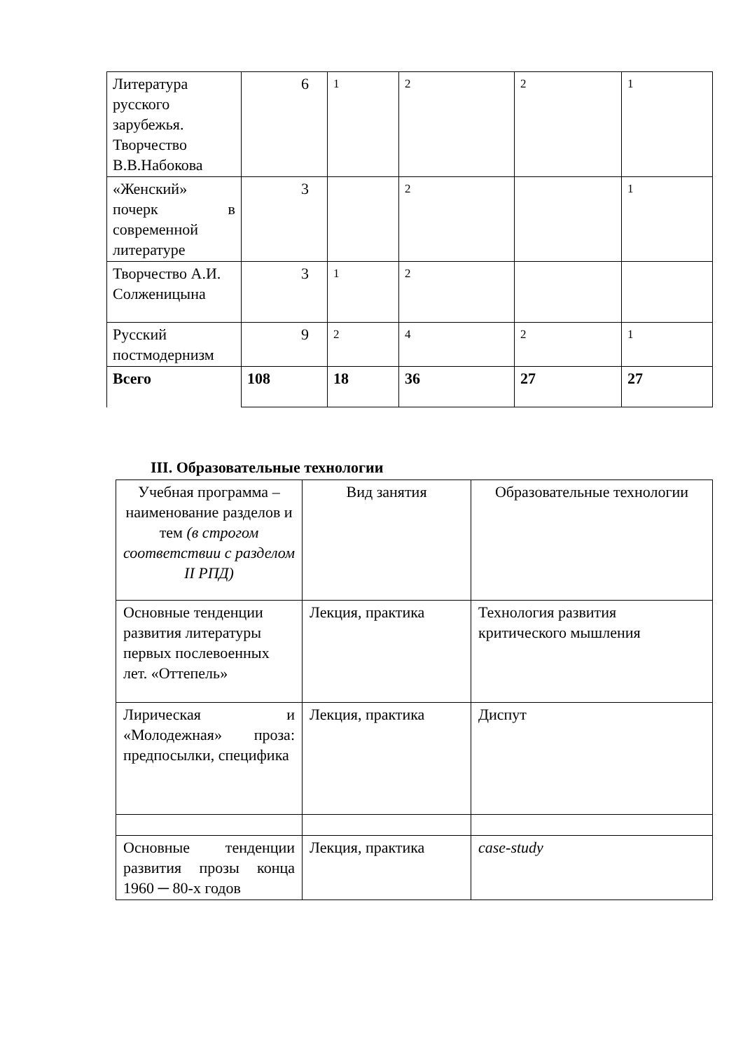| Литература русского зарубежья. Творчество В.В.Набокова | 6 | 1 | 2 | 2 | 1 |
| «Женский» почерк в современной литературе | 3 | | 2 | | 1 |
| Творчество А.И. Солженицына | 3 | 1 | 2 | | |
| Русский постмодернизм | 9 | 2 | 4 | 2 | 1 |
| Всего | 108 | 18 | 36 | 27 | 27 |
III. Образовательные технологии
| Учебная программа – наименование разделов и тем (в строгом соответствии с разделом II РПД) | Вид занятия | Образовательные технологии |
| Основные тенденции развития литературы первых послевоенных лет. «Оттепель» | Лекция, практика | Технология развития критического мышления |
| Лирическая и «Молодежная» проза: предпосылки, специфика | Лекция, практика | Диспут |
| Основные тенденции развития прозы конца 1960 ─ 80-х годов | Лекция, практика | case-study |